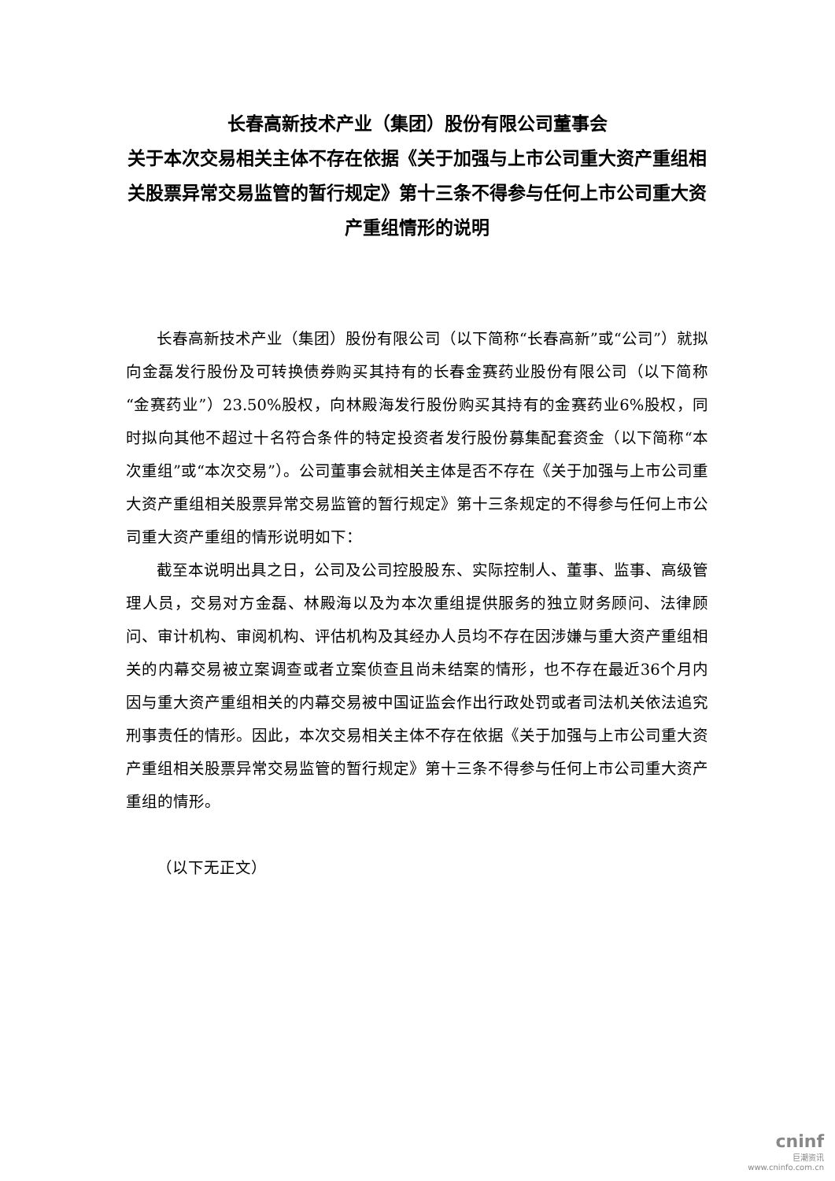长春高新技术产业（集团）股份有限公司董事会
关于本次交易相关主体不存在依据《关于加强与上市公司重大资产重组相关股票异常交易监管的暂行规定》第十三条不得参与任何上市公司重大资产重组情形的说明
长春高新技术产业（集团）股份有限公司（以下简称“长春高新”或“公司”）就拟向金磊发行股份及可转换债券购买其持有的长春金赛药业股份有限公司（以下简称“金赛药业”）23.50%股权，向林殿海发行股份购买其持有的金赛药业6%股权，同时拟向其他不超过十名符合条件的特定投资者发行股份募集配套资金（以下简称“本次重组”或“本次交易”）。公司董事会就相关主体是否不存在《关于加强与上市公司重大资产重组相关股票异常交易监管的暂行规定》第十三条规定的不得参与任何上市公司重大资产重组的情形说明如下：
截至本说明出具之日，公司及公司控股股东、实际控制人、董事、监事、高级管理人员，交易对方金磊、林殿海以及为本次重组提供服务的独立财务顾问、法律顾问、审计机构、审阅机构、评估机构及其经办人员均不存在因涉嫌与重大资产重组相关的内幕交易被立案调查或者立案侦查且尚未结案的情形，也不存在最近36个月内因与重大资产重组相关的内幕交易被中国证监会作出行政处罚或者司法机关依法追究刑事责任的情形。因此，本次交易相关主体不存在依据《关于加强与上市公司重大资产重组相关股票异常交易监管的暂行规定》第十三条不得参与任何上市公司重大资产重组的情形。
（以下无正文）
cninf
巨潮资讯
www.cninfo.com.cn